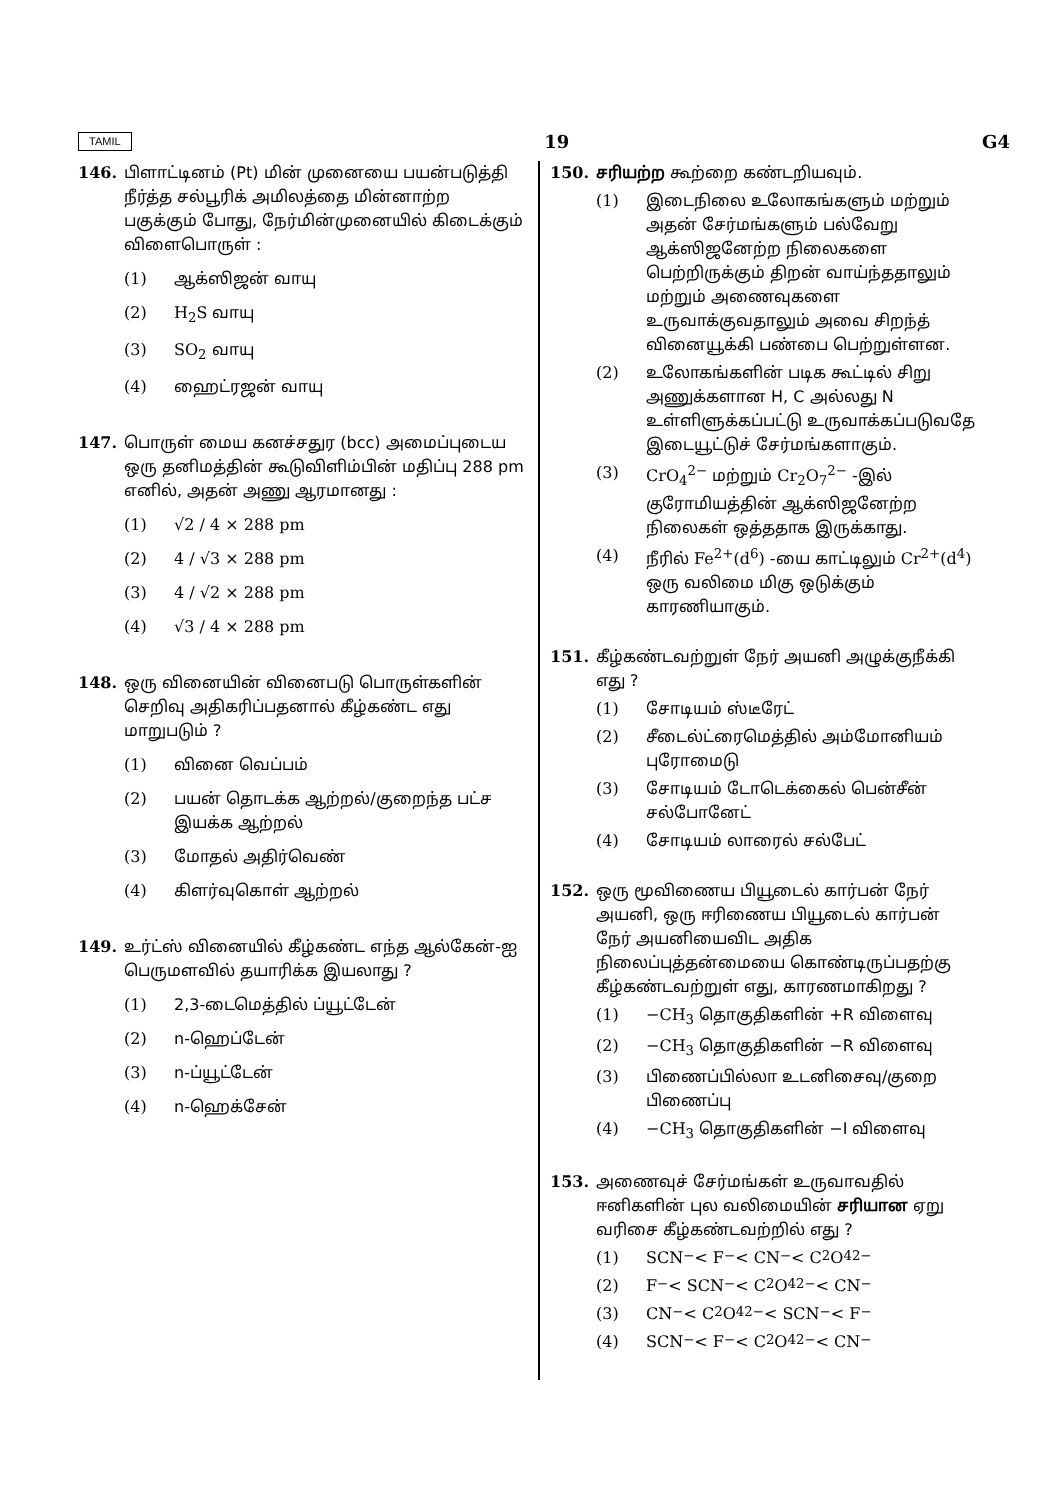TAMIL 19 G4
146. பிளாட்டினம் (Pt) மின் முனையை பயன்படுத்தி நீர்த்த சல்பூரிக் அமிலத்தை மின்னாற்ற பகுக்கும் போது, நேர்மின்முனையில் கிடைக்கும் விளைபொருள் :
(1) ஆக்ஸிஜன் வாயு
(2) H<sub>2</sub>S வாயு
(3) SO<sub>2</sub> வாயு
(4) ஹைட்ரஜன் வாயு
147. பொருள் மைய கனச்சதுர (bcc) அமைப்புடைய ஒரு தனிமத்தின் கூடுவிளிம்பின் மதிப்பு 288 pm எனில், அதன் அணு ஆரமானது :
(1) √2 / 4 × 288 pm
(2) 4 / √3 × 288 pm
(3) 4 / √2 × 288 pm
(4) √3 / 4 × 288 pm
148. ஒரு வினையின் வினைபடு பொருள்களின் செறிவு அதிகரிப்பதனால் கீழ்கண்ட எது மாறுபடும் ?
(1) வினை வெப்பம்
(2) பயன் தொடக்க ஆற்றல்/குறைந்த பட்ச இயக்க ஆற்றல்
(3) மோதல் அதிர்வெண்
(4) கிளர்வுகொள் ஆற்றல்
149. உர்ட்ஸ் வினையில் கீழ்கண்ட எந்த ஆல்கேன்-ஐ பெருமளவில் தயாரிக்க இயலாது ?
(1) 2,3-டைமெத்தில் ப்யூட்டேன்
(2) n-ஹெப்டேன்
(3) n-ப்யூட்டேன்
(4) n-ஹெக்சேன்
150. சரியற்ற கூற்றை கண்டறியவும்.
(1) இடைநிலை உலோகங்களும் மற்றும் அதன் சேர்மங்களும் பல்வேறு ஆக்ஸிஜனேற்ற நிலைகளை பெற்றிருக்கும் திறன் வாய்ந்ததாலும் மற்றும் அணைவுகளை உருவாக்குவதாலும் அவை சிறந்த் வினையூக்கி பண்பை பெற்றுள்ளன.
(2) உலோகங்களின் படிக கூட்டில் சிறு அணுக்களான H, C அல்லது N உள்ளிளுக்கப்பட்டு உருவாக்கப்படுவதே இடையூட்டுச் சேர்மங்களாகும்.
(3) CrO<sub>4</sub><sup>2−</sup> மற்றும் Cr<sub>2</sub>O<sub>7</sub><sup>2−</sup> -இல் குரோமியத்தின் ஆக்ஸிஜனேற்ற நிலைகள் ஒத்ததாக இருக்காது.
(4) நீரில் Fe<sup>2+</sup>(d<sup>6</sup>) -யை காட்டிலும் Cr<sup>2+</sup>(d<sup>4</sup>) ஒரு வலிமை மிகு ஒடுக்கும் காரணியாகும்.
151. கீழ்கண்டவற்றுள் நேர் அயனி அழுக்குநீக்கி எது ?
(1) சோடியம் ஸ்டீரேட்
(2) சீடைல்ட்ரைமெத்தில் அம்மோனியம் புரோமைடு
(3) சோடியம் டோடெக்கைல் பென்சீன் சல்போனேட்
(4) சோடியம் லாரைல் சல்பேட்
152. ஒரு மூவிணைய பியூடைல் கார்பன் நேர் அயனி, ஒரு ஈரிணைய பியூடைல் கார்பன் நேர் அயனியைவிட அதிக நிலைப்புத்தன்மையை கொண்டிருப்பதற்கு கீழ்கண்டவற்றுள் எது, காரணமாகிறது ?
(1) −CH<sub>3</sub> தொகுதிகளின் +R விளைவு
(2) −CH<sub>3</sub> தொகுதிகளின் −R விளைவு
(3) பிணைப்பில்லா உடனிசைவு/குறை பிணைப்பு
(4) −CH<sub>3</sub> தொகுதிகளின் −I விளைவு
153. அணைவுச் சேர்மங்கள் உருவாவதில் ஈனிகளின் புல வலிமையின் சரியான ஏறு வரிசை கீழ்கண்டவற்றில் எது ?
(1) SCN<sup>−</sup> < F<sup>−</sup> < CN<sup>−</sup> < C<sub>2</sub>O<sub>4</sub><sup>2−</sup>
(2) F<sup>−</sup> < SCN<sup>−</sup> < C<sub>2</sub>O<sub>4</sub><sup>2−</sup> < CN<sup>−</sup>
(3) CN<sup>−</sup> < C<sub>2</sub>O<sub>4</sub><sup>2−</sup> < SCN<sup>−</sup> < F<sup>−</sup>
(4) SCN<sup>−</sup> < F<sup>−</sup> < C<sub>2</sub>O<sub>4</sub><sup>2−</sup> < CN<sup>−</sup>